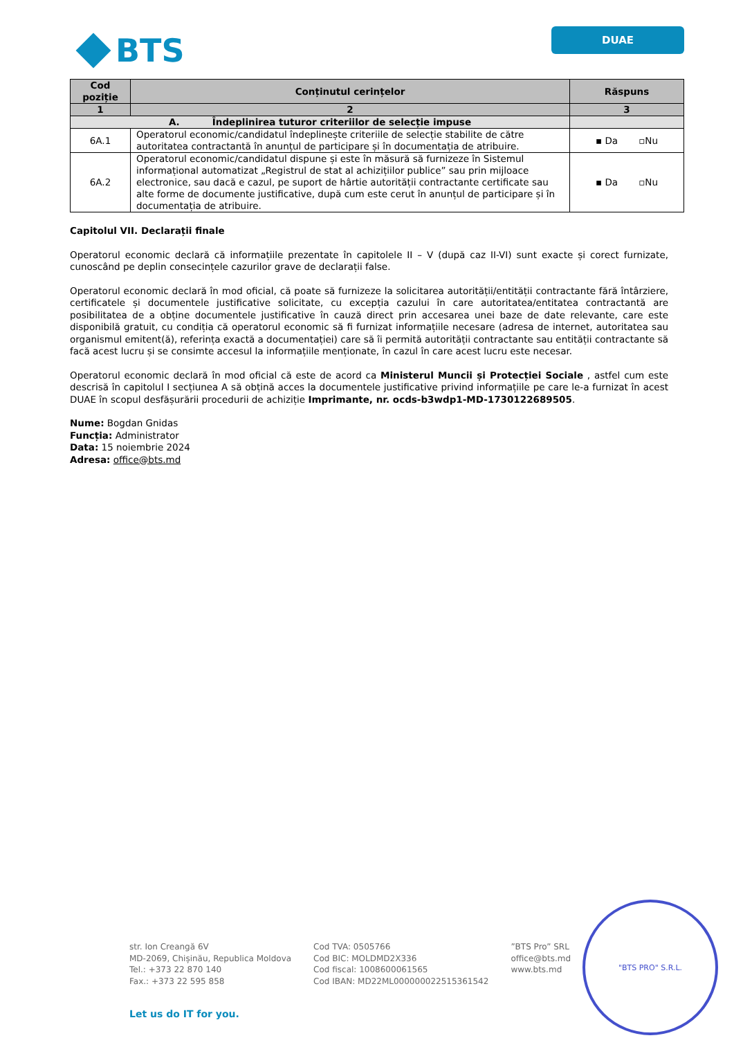BTS
DUAE
| Cod poziție | Conținutul cerințelor | Răspuns |
| --- | --- | --- |
| 1 | 2 | 3 |
| A. Îndeplinirea tuturor criteriilor de selecție impuse | | |
| 6A.1 | Operatorul economic/candidatul îndeplinește criteriile de selecție stabilite de către autoritatea contractantă în anunțul de participare și în documentația de atribuire. | ▪ Da ▫Nu |
| 6A.2 | Operatorul economic/candidatul dispune și este în măsură să furnizeze în Sistemul informațional automatizat „Registrul de stat al achizițiilor publice” sau prin mijloace electronice, sau dacă e cazul, pe suport de hârtie autorității contractante certificate sau alte forme de documente justificative, după cum este cerut în anunțul de participare și în documentația de atribuire. | ▪ Da ▫Nu |
Capitolul VII. Declarații finale
Operatorul economic declară că informațiile prezentate în capitolele II – V (după caz II-VI) sunt exacte și corect furnizate, cunoscând pe deplin consecințele cazurilor grave de declarații false.
Operatorul economic declară în mod oficial, că poate să furnizeze la solicitarea autorității/entității contractante fără întârziere, certificatele și documentele justificative solicitate, cu excepția cazului în care autoritatea/entitatea contractantă are posibilitatea de a obține documentele justificative în cauză direct prin accesarea unei baze de date relevante, care este disponibilă gratuit, cu condiția că operatorul economic să fi furnizat informațiile necesare (adresa de internet, autoritatea sau organismul emitent(ă), referința exactă a documentației) care să îi permită autorității contractante sau entității contractante să facă acest lucru și se consimte accesul la informațiile menționate, în cazul în care acest lucru este necesar.
Operatorul economic declară în mod oficial că este de acord ca Ministerul Muncii și Protecției Sociale , astfel cum este descrisă în capitolul I secțiunea A să obțină acces la documentele justificative privind informațiile pe care le-a furnizat în acest DUAE în scopul desfășurării procedurii de achiziție Imprimante, nr. ocds-b3wdp1-MD-1730122689505.
Nume: Bogdan Gnidas
Funcția: Administrator
Data: 15 noiembrie 2024
Adresa: office@bts.md
str. Ion Creangă 6V
MD-2069, Chișinău, Republica Moldova
Tel.: +373 22 870 140
Fax.: +373 22 595 858
Cod TVA: 0505766
Cod BIC: MOLDMD2X336
Cod fiscal: 1008600061565
Cod IBAN: MD22ML000000022515361542
”BTS Pro” SRL
office@bts.md
www.bts.md
Let us do IT for you.
"BTS PRO" S.R.L.